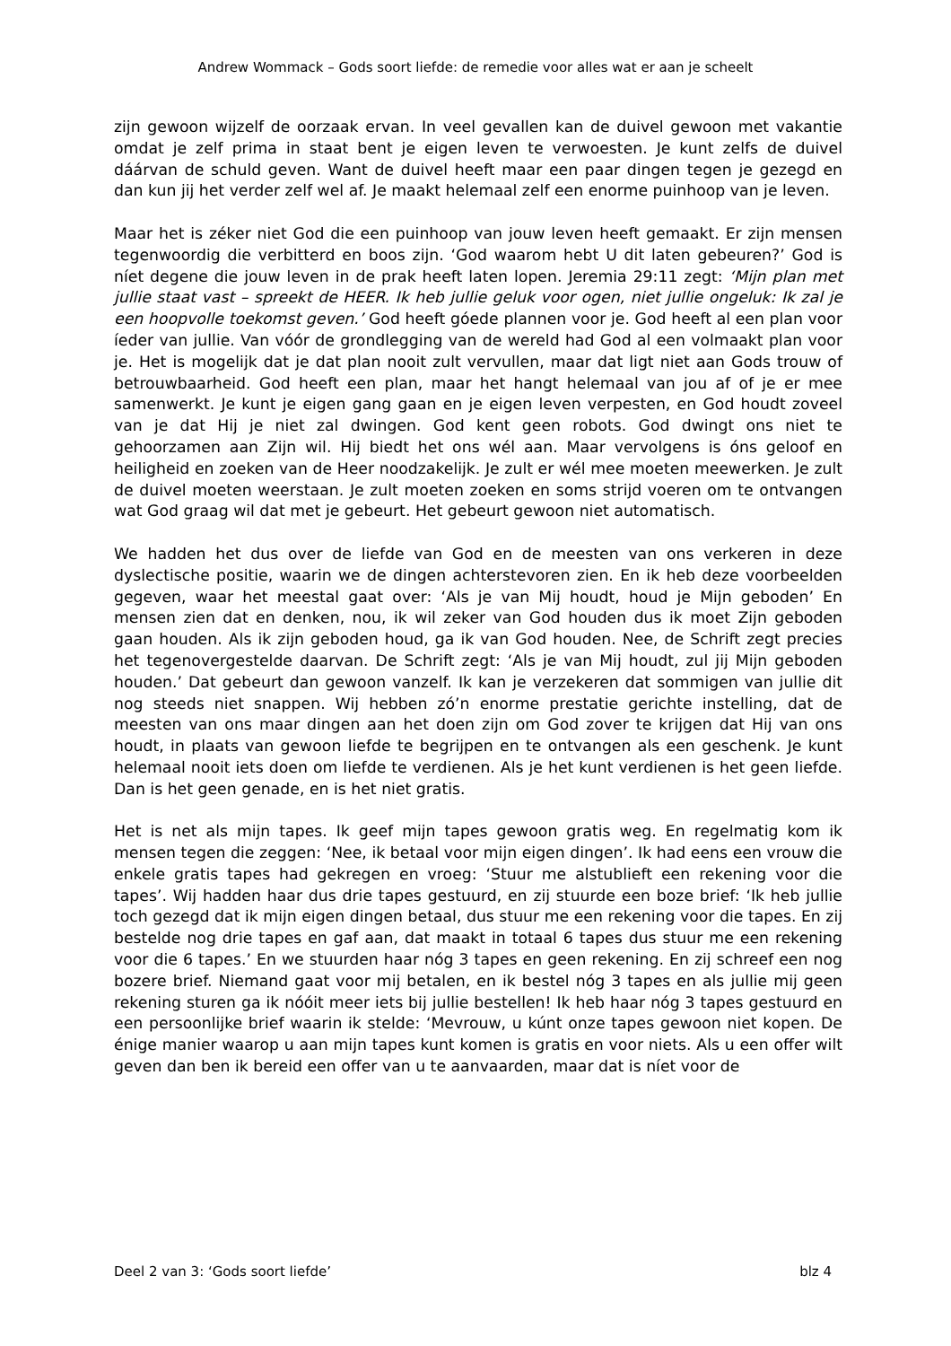Andrew Wommack – Gods soort liefde: de remedie voor alles wat er aan je scheelt
zijn gewoon wijzelf de oorzaak ervan. In veel gevallen kan de duivel gewoon met vakantie omdat je zelf prima in staat bent je eigen leven te verwoesten. Je kunt zelfs de duivel dáárvan de schuld geven. Want de duivel heeft maar een paar dingen tegen je gezegd en dan kun jij het verder zelf wel af. Je maakt helemaal zelf een enorme puinhoop van je leven.
Maar het is zéker niet God die een puinhoop van jouw leven heeft gemaakt. Er zijn mensen tegenwoordig die verbitterd en boos zijn. ‘God waarom hebt U dit laten gebeuren?’ God is níet degene die jouw leven in de prak heeft laten lopen. Jeremia 29:11 zegt: ‘Mijn plan met jullie staat vast – spreekt de HEER. Ik heb jullie geluk voor ogen, niet jullie ongeluk: Ik zal je een hoopvolle toekomst geven.’ God heeft góede plannen voor je. God heeft al een plan voor íeder van jullie. Van vóór de grondlegging van de wereld had God al een volmaakt plan voor je. Het is mogelijk dat je dat plan nooit zult vervullen, maar dat ligt niet aan Gods trouw of betrouwbaarheid. God heeft een plan, maar het hangt helemaal van jou af of je er mee samenwerkt. Je kunt je eigen gang gaan en je eigen leven verpesten, en God houdt zoveel van je dat Hij je niet zal dwingen. God kent geen robots. God dwingt ons niet te gehoorzamen aan Zijn wil. Hij biedt het ons wél aan. Maar vervolgens is óns geloof en heiligheid en zoeken van de Heer noodzakelijk. Je zult er wél mee moeten meewerken. Je zult de duivel moeten weerstaan. Je zult moeten zoeken en soms strijd voeren om te ontvangen wat God graag wil dat met je gebeurt. Het gebeurt gewoon niet automatisch.
We hadden het dus over de liefde van God en de meesten van ons verkeren in deze dyslectische positie, waarin we de dingen achterstevoren zien. En ik heb deze voorbeelden gegeven, waar het meestal gaat over: ‘Als je van Mij houdt, houd je Mijn geboden’ En mensen zien dat en denken, nou, ik wil zeker van God houden dus ik moet Zijn geboden gaan houden. Als ik zijn geboden houd, ga ik van God houden. Nee, de Schrift zegt precies het tegenovergestelde daarvan. De Schrift zegt: ‘Als je van Mij houdt, zul jij Mijn geboden houden.’ Dat gebeurt dan gewoon vanzelf. Ik kan je verzekeren dat sommigen van jullie dit nog steeds niet snappen. Wij hebben zó’n enorme prestatie gerichte instelling, dat de meesten van ons maar dingen aan het doen zijn om God zover te krijgen dat Hij van ons houdt, in plaats van gewoon liefde te begrijpen en te ontvangen als een geschenk. Je kunt helemaal nooit iets doen om liefde te verdienen. Als je het kunt verdienen is het geen liefde. Dan is het geen genade, en is het niet gratis.
Het is net als mijn tapes. Ik geef mijn tapes gewoon gratis weg. En regelmatig kom ik mensen tegen die zeggen: ‘Nee, ik betaal voor mijn eigen dingen’. Ik had eens een vrouw die enkele gratis tapes had gekregen en vroeg: ‘Stuur me alstublieft een rekening voor die tapes’. Wij hadden haar dus drie tapes gestuurd, en zij stuurde een boze brief: ‘Ik heb jullie toch gezegd dat ik mijn eigen dingen betaal, dus stuur me een rekening voor die tapes. En zij bestelde nog drie tapes en gaf aan, dat maakt in totaal 6 tapes dus stuur me een rekening voor die 6 tapes.’ En we stuurden haar nóg 3 tapes en geen rekening. En zij schreef een nog bozere brief. Niemand gaat voor mij betalen, en ik bestel nóg 3 tapes en als jullie mij geen rekening sturen ga ik nóóit meer iets bij jullie bestellen! Ik heb haar nóg 3 tapes gestuurd en een persoonlijke brief waarin ik stelde: ‘Mevrouw, u kúnt onze tapes gewoon niet kopen. De énige manier waarop u aan mijn tapes kunt komen is gratis en voor niets. Als u een offer wilt geven dan ben ik bereid een offer van u te aanvaarden, maar dat is níet voor de
Deel 2 van 3: ‘Gods soort liefde’ blz 4